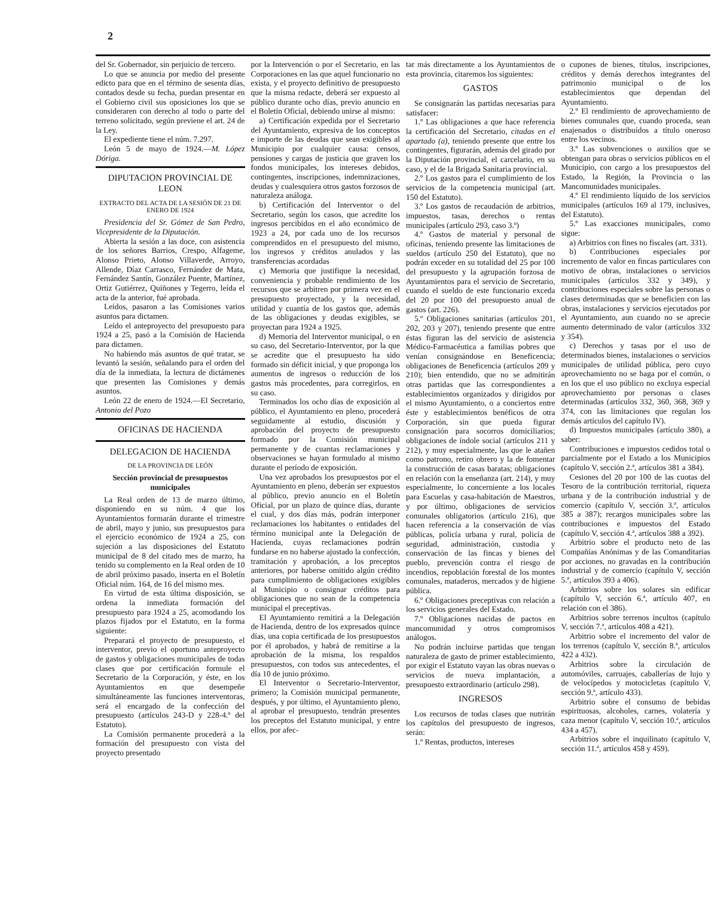2
del Sr. Gobernador, sin perjuicio de tercero.
Lo que se anuncia por medio del presente edicto para que en el término de sesenta días, contados desde su fecha, puedan presentar en el Gobierno civil sus oposiciones los que se consideraren con derecho al todo o parte del terreno solicitado, según previene el art. 24 de la Ley.
El expediente tiene el núm. 7.297.
León 5 de mayo de 1924.—M. López Dóriga.
DIPUTACION PROVINCIAL DE LEON
EXTRACTO DEL ACTA DE LA SESIÓN DE 21 DE ENERO DE 1924
Presidencia del Sr. Gómez de San Pedro, Vicepresidente de la Diputación.
Abierta la sesión a las doce, con asistencia de los señores Barrios, Crespo, Alfageme, Alonso Prieto, Alonso Villaverde, Arroyo, Allende, Díaz Carrasco, Fernández de Mata, Fernández Santín, González Puente, Martínez, Ortiz Gutiérrez, Quiñones y Tegerro, leída el acta de la anterior, fué aprobada.
Leídos, pasaron a las Comisiones varios asuntos para dictamen.
Leído el anteproyecto del presupuesto para 1924 a 25, pasó a la Comisión de Hacienda para dictamen.
No habiendo más asuntos de qué tratar, se levantó la sesión, señalando para el orden del día de la inmediata, la lectura de dictámenes que presenten las Comisiones y demás asuntos.
León 22 de enero de 1924.—El Secretario, Antonio del Pozo
OFICINAS DE HACIENDA
DELEGACION DE HACIENDA
DE LA PROVINCIA DE LEÓN
Sección provincial de presupuestos municipales
La Real orden de 13 de marzo último, disponiendo en su núm. 4 que los Ayuntamientos formarán durante el trimestre de abril, mayo y junio, sus presupuestos para el ejercicio económico de 1924 a 25, con sujeción a las disposiciones del Estatuto municipal de 8 del citado mes de marzo, ha tenido su complemento en la Real orden de 10 de abril próximo pasado, inserta en el Boletín Oficial núm. 164, de 16 del mismo mes.
En virtud de esta última disposición, se ordena la inmediata formación del presupuesto para 1924 a 25, acomodando los plazos fijados por el Estatuto, en la forma siguiente:
Preparará el proyecto de presupuesto, el interventor, previo el oportuno anteproyecto de gastos y obligaciones municipales de todas clases que por certificación formule el Secretario de la Corporación, y éste, en los Ayuntamientos en que desempeñe simultáneamente las funciones interventoras, será el encargado de la confección del presupuesto (artículos 243-D y 228-4.º del Estatuto).
La Comisión permanente procederá a la formación del presupuesto con vista del proyecto presentado
por la Intervención o por el Secretario, en las Corporaciones en las que aquel funcionario no exista, y el proyecto definitivo de presupuesto que la misma redacte, deberá ser expuesto al público durante ocho días, previo anuncio en el Boletín Oficial, debiendo unirse al mismo:
a) Certificación expedida por el Secretario del Ayuntamiento, expresiva de los conceptos e importe de las deudas que sean exigibles al Municipio por cualquier causa: censos, pensiones y cargas de justicia que graven los fondos municipales, los intereses debidos, contingentes, inscripciones, indemnizaciones, deudas y cualesquiera otros gastos forzosos de naturaleza análoga.
b) Certificación del Interventor o del Secretario, según los casos, que acredite los ingresos percibidos en el año económico de 1923 a 24, por cada uno de los recursos comprendidos en el presupuesto del mismo, los ingresos y créditos anulados y las transferencias acordadas
c) Memoria que justifique la necesidad, conveniencia y probable rendimiento de los recursos que se arbitren por primera vez en el presupuesto proyectado, y la necesidad, utilidad y cuantía de los gastos que, además de las obligaciones y deudas exigibles, se proyectan para 1924 a 1925.
d) Memoria del Interventor municipal, o en su caso, del Secretario-Interventor, por la que se acredite que el presupuesto ha sido formado sin déficit inicial, y que proponga los aumentos de ingresos o reducción de los gastos más procedentes, para corregirlos, en su caso.
Terminados los ocho días de exposición al público, el Ayuntamiento en pleno, procederá seguidamente al estudio, discusión y aprobación del proyecto de presupuesto formado por la Comisión municipal permanente y de cuantas reclamaciones y observaciones se hayan formulado al mismo durante el período de exposición.
Una vez aprobados los presupuestos por el Ayuntamiento en pleno, deberán ser expuestos al público, previo anuncio en el Boletín Oficial, por un plazo de quince días, durante el cual, y dos días más, podrán interponer reclamaciones los habitantes o entidades del término municipal ante la Delegación de Hacienda, cuyas reclamaciones podrán fundarse en no haberse ajustado la confección, tramitación y aprobación, a los preceptos anteriores, por haberse omitido algún crédito para cumplimiento de obligaciones exigibles al Municipio o consignar créditos para obligaciones que no sean de la competencia municipal el preceptivas.
El Ayuntamiento remitirá a la Delegación de Hacienda, dentro de los expresados quince días, una copia certificada de los presupuestos por él aprobados, y habrá de remitirse a la aprobación de la misma, los respaldos presupuestos, con todos sus antecedentes, el día 10 de junio próximo.
El Interventor o Secretario-Interventor, primero; la Comisión municipal permanente, después, y por último, el Ayuntamiento pleno, al aprobar el presupuesto, tendrán presentes los preceptos del Estatuto municipal, y entre ellos, por afec-
tar más directamente a los Ayuntamientos de esta provincia, citaremos los siguientes:
GASTOS
Se consignarán las partidas necesarias para satisfacer:
1.º Las obligaciones a que hace referencia la certificación del Secretario, citadas en el apartado (a), teniendo presente que entre los contingentes, figurarán, además del girado por la Diputación provincial, el carcelario, en su caso, y el de la Brigada Sanitaria provincial.
2.º Los gastos para el cumplimiento de los servicios de la competencia municipal (art. 150 del Estatuto).
3.º Los gastos de recaudación de arbitrios, impuestos, tasas, derechos o rentas municipales (artículo 293, caso 3.º)
4.º Gastos de material y personal de oficinas, teniendo presente las limitaciones de sueldos (artículo 250 del Estatuto), que no podrán exceder en su totalidad del 25 por 100 del presupuesto y la agrupación forzosa de Ayuntamientos para el servicio de Secretario, cuando el sueldo de este funcionario exceda del 20 por 100 del presupuesto anual de gastos (art. 226).
5.º Obligaciones sanitarias (artículos 201, 202, 203 y 207), teniendo presente que entre éstas figuran las del servicio de asistencia Médico-Farmacéutica a familias pobres que venían consignándose en Beneficencia; obligaciones de Beneficencia (artículos 209 y 210); bien entendido, que no se admitirán otras partidas que las correspondientes a establecimientos organizados y dirigidos por el mismo Ayuntamiento, o a conciertos entre éste y establecimientos benéficos de otra Corporación, sin que pueda figurar consignación para socorros domiciliarios; obligaciones de índole social (artículos 211 y 212), y muy especialmente, las que le atañen como patrono, retiro obrero y la de fomentar la construcción de casas baratas; obligaciones en relación con la enseñanza (art. 214), y muy especialmente, lo concerniente a los locales para Escuelas y casa-habitación de Maestros, y por último, obligaciones de servicios comunales obligatorios (artículo 216), que hacen referencia a la conservación de vías públicas, policía urbana y rural, policía de seguridad, administración, custodia y conservación de las fincas y bienes del pueblo, prevención contra el riesgo de incendios, repoblación forestal de los montes comunales, mataderos, mercados y de higiene pública.
6.º Obligaciones preceptivas con relación a los servicios generales del Estado.
7.º Obligaciones nacidas de pactos en mancomunidad y otros compromisos análogos.
No podrán incluirse partidas que tengan naturaleza de gasto de primer establecimiento, por exigir el Estatuto vayan las obras nuevas o servicios de nueva implantación, a presupuesto extraordinario (artículo 298).
INGRESOS
Los recursos de todas clases que nutrirán los capítulos del presupuesto de ingresos, serán:
1.º Rentas, productos, intereses
o cupones de bienes, títulos, inscripciones, créditos y demás derechos integrantes del patrimonio municipal o de los establecimientos que dependan del Ayuntamiento.
2.º El rendimiento de aprovechamiento de bienes comunales que, cuando proceda, sean enajenados o distribuídos a título oneroso entre los vecinos.
3.º Las subvenciones o auxilios que se obtengan para obras o servicios públicos en el Municipio, con cargo a los presupuestos del Estado, la Región, la Provincia o las Mancomunidades municipales.
4.º El rendimiento líquido de los servicios municipales (artículos 169 al 179, inclusives, del Estatuto).
5.º Las exacciones municipales, como sigue:
a) Arbitrios con fines no fiscales (art. 331).
b) Contribuciones especiales por incremento de valor en fincas particulares con motivo de obras, instalaciones o servicios municipales (artículos 332 y 349), y contribuciones especiales sobre las personas o clases determinadas que se beneficien con las obras, instalaciones y servicios ejecutados por el Ayuntamiento, aun cuando no se aprecie aumento determinado de valor (artículos 332 y 354).
c) Derechos y tasas por el uso de determinados bienes, instalaciones o servicios municipales de utilidad pública, pero cuyo aprovechamiento no se haga por el común, o en los que el uso público no excluya especial aprovechamiento por personas o clases determinadas (artículos 332, 360, 368, 369 y 374, con las limitaciones que regulan los demás artículos del capítulo IV).
d) Impuestos municipales (artículo 380), a saber:
Contribuciones e impuestos cedidos total o parcialmente por el Estado a los Municipios (capítulo V, sección 2.ª, artículos 381 a 384).
Cesiones del 20 por 100 de las cuotas del Tesoro de la contribución territorial, riqueza urbana y de la contribución industrial y de comercio (capítulo V, sección 3.ª, artículos 385 a 387); recargos municipales sobre las contribuciones e impuestos del Estado (capítulo V, sección 4.ª, artículos 388 a 392).
Arbitrio sobre el producto neto de las Compañías Anónimas y de las Comanditarias por acciones, no gravadas en la contribución industrial y de comercio (capítulo V, sección 5.ª, artículos 393 a 406).
Arbitrios sobre los solares sin edificar (capítulo V, sección 6.ª, artículo 407, en relación con el 386).
Arbitrios sobre terrenos incultos (capítulo V, sección 7.ª, artículos 408 a 421).
Arbitrio sobre el incremento del valor de los terrenos (capítulo V, sección 8.ª, artículos 422 a 432).
Arbitrios sobre la circulación de automóviles, carruajes, caballerías de lujo y de velocípedos y motocicletas (capítulo V, sección 9.ª, artículo 433).
Arbitrio sobre el consumo de bebidas espirituosas, alcoholes, carnes, volatería y caza menor (capítulo V, sección 10.ª, artículos 434 a 457).
Arbitrios sobre el inquilinato (capítulo V, sección 11.ª, artículos 458 y 459).